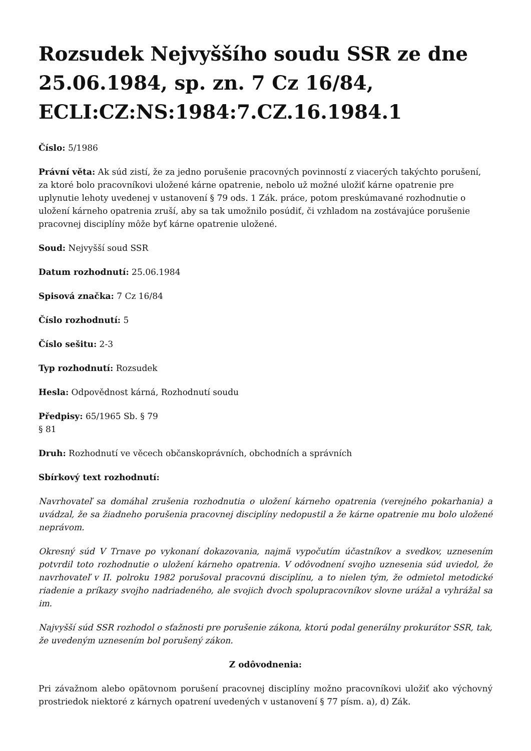Rozsudek Nejvyššího soudu SSR ze dne 25.06.1984, sp. zn. 7 Cz 16/84, ECLI:CZ:NS:1984:7.CZ.16.1984.1
Číslo: 5/1986
Právní věta: Ak súd zistí, že za jedno porušenie pracovných povinností z viacerých takýchto porušení, za ktoré bolo pracovníkovi uložené kárne opatrenie, nebolo už možné uložiť kárne opatrenie pre uplynutie lehoty uvedenej v ustanovení § 79 ods. 1 Zák. práce, potom preskúmavané rozhodnutie o uložení kárneho opatrenia zruší, aby sa tak umožnilo posúdiť, či vzhladom na zostávajúce porušenie pracovnej disciplíny môže byť kárne opatrenie uložené.
Soud: Nejvyšší soud SSR
Datum rozhodnutí: 25.06.1984
Spisová značka: 7 Cz 16/84
Číslo rozhodnutí: 5
Číslo sešitu: 2-3
Typ rozhodnutí: Rozsudek
Hesla: Odpovědnost kárná, Rozhodnutí soudu
Předpisy: 65/1965 Sb. § 79
§ 81
Druh: Rozhodnutí ve věcech občanskoprávních, obchodních a správních
Sbírkový text rozhodnutí:
Navrhovateľ sa domáhal zrušenia rozhodnutia o uložení kárneho opatrenia (verejného pokarhania) a uvádzal, že sa žiadneho porušenia pracovnej disciplíny nedopustil a že kárne opatrenie mu bolo uložené neprávom.
Okresný súd V Trnave po vykonaní dokazovania, najmä vypočutím účastníkov a svedkov, uznesením potvrdil toto rozhodnutie o uložení kárneho opatrenia. V odôvodnení svojho uznesenia súd uviedol, že navrhovateľ v II. polroku 1982 porušoval pracovnú disciplínu, a to nielen tým, že odmietol metodické riadenie a príkazy svojho nadriadeného, ale svojich dvoch spolupracovníkov slovne urážal a vyhrážal sa im.
Najvyšší súd SSR rozhodol o sťažnosti pre porušenie zákona, ktorú podal generálny prokurátor SSR, tak, že uvedeným uznesením bol porušený zákon.
Z odôvodnenia:
Pri závažnom alebo opätovnom porušení pracovnej disciplíny možno pracovníkovi uložiť ako výchovný prostriedok niektoré z kárnych opatrení uvedených v ustanovení § 77 písm. a), d) Zák.